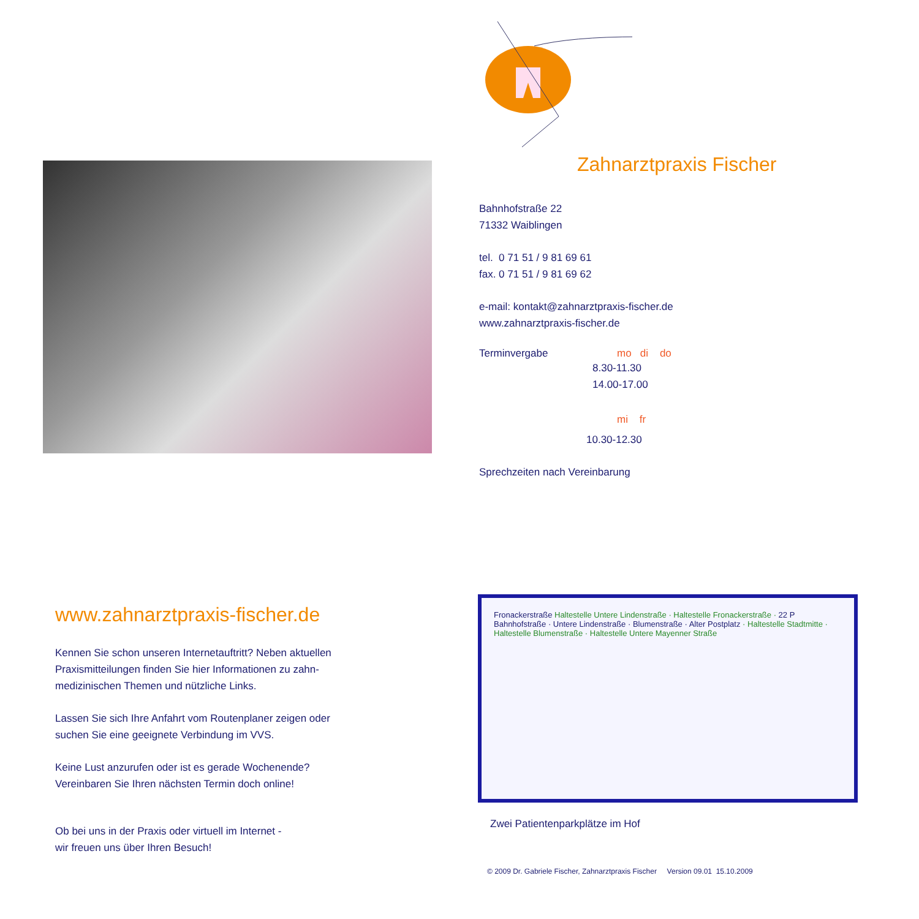Zahnarztpraxis Fischer
Bahnhofstraße 22
71332 Waiblingen
tel. 0 71 51 / 9 81 69 61
fax. 0 71 51 / 9 81 69 62
e-mail: kontakt@zahnarztpraxis-fischer.de
www.zahnarztpraxis-fischer.de
Terminvergabe mo di do
8.30-11.30
14.00-17.00
mi fr
10.30-12.30
Sprechzeiten nach Vereinbarung
www.zahnarztpraxis-fischer.de
Kennen Sie schon unseren Internetauftritt? Neben aktuellen
Praxismitteilungen finden Sie hier Informationen zu zahn-
medizinischen Themen und nützliche Links.
Lassen Sie sich Ihre Anfahrt vom Routenplaner zeigen oder
suchen Sie eine geeignete Verbindung im VVS.
Keine Lust anzurufen oder ist es gerade Wochenende?
Vereinbaren Sie Ihren nächsten Termin doch online!
Ob bei uns in der Praxis oder virtuell im Internet -
wir freuen uns über Ihren Besuch!
Fronackerstraße Haltestelle Untere Lindenstraße · Haltestelle Fronackerstraße · 22 P Bahnhofstraße · Untere Lindenstraße · Blumenstraße · Alter Postplatz · Haltestelle Stadtmitte · Haltestelle Blumenstraße · Haltestelle Untere Mayenner Straße
Zwei Patientenparkplätze im Hof
© 2009 Dr. Gabriele Fischer, Zahnarztpraxis Fischer Version 09.01 15.10.2009